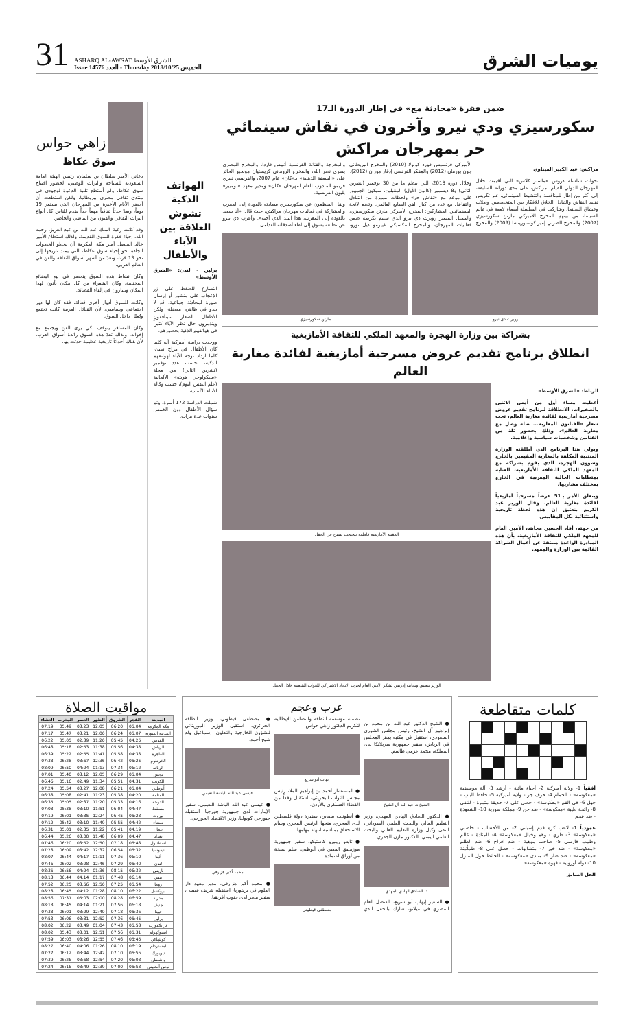31
ASHARQ AL-AWSAT الشرق الأوسط
Issue 14576 العدد - Thursday 2018/10/25 الخميس
يوميات الشرق
ضمن فقرة «محادثة مع» في إطار الدورة الـ17
سكورسيزي ودي نيرو وآخرون في نقاش سينمائي حر بمهرجان مراكش
مراكش: عبد الكبير الميناوي
تحولت سلسلة دروس «ماستر كلاس» التي أقيمت خلال المهرجان الدولي للفيلم بمراكش، على مدى دوراته السابقة، إلى أكثر من إطار للمنافسة والتنشيط السينمائي، عبر تكريس تقليد النقاش والتبادل الخلاق للأفكار بين المتخصصين وطلاب وعشاق السينما. وشاركت في السلسلة أسماء لامعة في عالم السينما، من بينهم المخرج الأميركي مارتن سكورسيزي (2007) والمخرج الصربي إمير كوستوريتشا (2009) والمخرج الأميركي فرنسيس فورد كوبولا (2010) والمخرج البريطاني جون بورمان (2012) والمفكر الفرنسي إدغار موران (2012).
وخلال دورة 2018، التي تنظم ما بين 30 نوفمبر (تشرين الثاني) و8 ديسمبر (كانون الأول) المقبلين، سيكون الجمهور على موعد مع «نقاش حر» ولحظات مميزة من التبادل والتفاعل مع عدد من كبار الفن السابع العالمي. وتضم لائحة السينمائيين المشاركين: المخرج الأميركي مارتن سكورسيزي، والممثل المتميز روبرت دي نيرو الذي سيتم تكريمه ضمن فعاليات المهرجان، والمخرج المكسيكي غييرمو ديل تورو، والمخرجة والفنانة الفرنسية أنييس فاردا، والمخرج المصري يسري نصر الله، والمخرج الروماني كريستيان مونجيو الحائز على «السعفة الذهبية» بـ«كان» عام 2007، والفرنسي تييري فريمو المندوب العام لمهرجان «كان» ومدير معهد «لوميير» بليون الفرنسية.
ونقل المنظمون عن سكورسيزي سعادته بالعودة إلى المغرب والمشاركة في فعاليات مهرجان مراكش، حيث قال: «أنا سعيد بالعودة إلى المغرب، هذا البلد الذي أحبه». وأعرب دي نيرو عن تطلعه بشوق إلى لقاء أصدقائه القدامى.
روبرت دي نيرو مارتن سكورسيزي
بشراكة بين وزارة الهجرة والمعهد الملكي للثقافة الأمازيغية
انطلاق برنامج تقديم عروض مسرحية أمازيغية لفائدة مغاربة العالم
الرباط: «الشرق الأوسط»
أعطيت مساء أول من أمس الاثنين بالصخيرات، الانطلاقة لبرنامج تقديم عروض مسرحية أمازيغية لفائدة مغاربة العالم، تحت شعار «الفنانون المغاربة... صلة وصل مع مغاربة العالم»، وذلك بحضور ثلة من الفنانين وشخصيات سياسية وإعلامية.
ويولي هذا البرنامج الذي أطلقته الوزارة المنتدبة المكلفة بالمغاربة المقيمين بالخارج وشؤون الهجرة، الذي يقوم بشراكة مع المعهد الملكي للثقافة الأمازيغية، العناية بمتطلبات الجالية المغربية في الخارج بمختلف مشاربها.
ويتعلق الأمر بـ51 عرضاً مسرحياً أمازيغياً لفائدة مغاربة العالم. وقال الوزير عبد الكريم بنعتيق إن هذه لحظة تاريخية واستثنائية بكل المقاييس.
من جهته، أفاد الحسين مجاهد، الأمين العام للمعهد الملكي للثقافة الأمازيغية، بأن هذه المبادرة الواعدة منبثقة عن أعمال الشراكة القائمة بين الوزارة والمعهد.
المغنية الأمازيغية فاطمة تيحيحت تصدح في الحفل
الوزير بنعتيق وبجانبه إدريس لشكر الأمين العام لحزب الاتحاد الاشتراكي للقوات الشعبية خلال الحفل
الهواتف الذكية تشوش العلاقة بين الآباء والأطفال
برلين - لندن: «الشرق الأوسط»
التسارع للضغط على زر الإعجاب على منشور أو إرسال صورة لمحادثة جماعية، قد لا يبدو في ظاهره معضلة، ولكن الأطفال الصغار سيتأففون ويتذمرون حال نظر الآباء كثيراً في هواتفهم الذكية بحضورهم.
ووجدت دراسة أميركية أنه كلما كان الأطفال في مزاج سيئ، كلما ازداد توجه الآباء لهواتفهم الذكية، بحسب عدد نوفمبر (تشرين الثاني) من مجلة «سيكولوجي هويته» الألمانية (علم النفس اليوم)، حسب وكالة الأنباء الألمانية.
شملت الدراسة 172 أسرة، وتم سؤال الأطفال دون الخمس سنوات عدة مرات.
زاهي حواس
سوق عكاظ
دعاني الأمير سلطان بن سلمان، رئيس الهيئة العامة السعودية للسياحة والتراث الوطني، لحضور افتتاح سوق عكاظ، ولم أستطع تلبية الدعوة لوجودي في منتدى ثقافي مصري ببريطانيا، ولكن استطعت أن أحضر الأيام الأخيرة من المهرجان الذي يستمر 19 يوماً، ويعدّ حدثاً ثقافياً مهماً جداً يقدم للناس كل أنواع التراث الثقافي والفنون بين الماضي والحاضر.
وقد كانت رغبة الملك عبد الله بن عبد العزيز، رحمه الله، إحياء فكرة السوق القديمة، ولذلك استطاع الأمير خالد الفيصل أمير مكة المكرمة أن يخطو الخطوات الجادة نحو إحياء سوق عكاظ، التي يمتد تاريخها إلى نحو 13 قرناً، وتعدّ من أشهر أسواق الثقافة والفن في العالم العربي.
وكان نشاط هذه السوق ينحصر في بيع البضائع المختلفة، وكان الشعراء من كل مكان يأتون لهذا المكان ويتبارون في إلقاء القصائد.
وكانت للسوق أدوار أخرى فعالة، فقد كان لها دور اجتماعي وسياسي، لأن القبائل العربية كانت تجتمع وتُمثّل داخل السوق.
وكان المسافر يتوقف لكي يرى الفن ويجتمع مع إخوانه، ولذلك تعدّ هذه السوق رائدة أسواق العرب، لأن هناك أحداثاً تاريخية عظيمة حدثت بها.
كلمات متقاطعة
أفقياً 1- ولاية أميركية 2- أحياء مائية - أرشد 3- آلة موسيقية «معكوسة» - الحمام 4- حرف جر - ولاية أميركية 5- حافظ الباب - جهل 6- في الفم «معكوسة» - حصل على 7- حديقة مثمرة - للنفي 8- رائحة طيبة «معكوسة» - ضد جن 9- مملكة سورية 10- الشعوذة - ضد عجم
عمودياً 1- لاعب كرة قدم إسباني 2- من الأخشاب - خاصتي «معكوسة» 3- طري - وهم وخيال «معكوسة» 4- للمنادة - عالم وطبيب فارسي 5- صاحب موهبة - ضد افراح 6- ضد الظلم «معكوسة» - ضد خير 7- متشابهات - حصل على 8- طمأنينة «معكوسة» - ضد ضار 9- منتدى «معكوسة» - الحائط حول المنزل 10- دولة أوروبية - قهوة «معكوسة»
الحل السابق
عرب وعجم
● الشيخ الدكتور عبد الله بن محمد بن إبراهيم آل الشيخ، رئيس مجلس الشورى السعودي، استقبل في مكتبه بمقر المجلس في الرياض، سفير جمهورية سريلانكا لدى المملكة، محمد عزمي طاسم.
الشيخ د. عبد الله آل الشيخ
● الدكتور الصادق الهادي المهدي، وزير التعليم العالي والبحث العلمي السوداني، التقى وكيل وزارة التعليم العالي والبحث العلمي اليمني، الدكتور مازن الجفري.
د. الصادق الهادي المهدي
● السفير إيهاب أبو سريع، القنصل العام المصري في ميلانو، شارك بالحفل الذي نظمته مؤسسة الثقافة والتضامن الإيطالية لتكريم الدكتور زاهي حواس.
إيهاب أبو سريع
● المستشار أحمد بن إبراهيم الملا، رئيس مجلس النواب البحريني، استقبل وفداً من القضاء العسكري بالأردن.
● أنطونيت سيدين، سفيرة دولة فلسطين لدى المجري، منحها الرئيس المجري وسام الاستحقاق بمناسبة انتهاء مهامها.
● تايغو ريبيرو كاستيكو، سفير جمهورية موزمبيق المعين في أبوظبي، سلم نسخة من أوراق اعتماده.
مصطفى قيطوني
● مصطفى قيطوني، وزير الطاقة الجزائري، استقبل الوزير الموريتاني للشؤون الخارجية والتعاون، إسماعيل ولد شيخ أحمد.
عيسى عبد الله الباشة النعيمي
● عيسى عبد الله الباشة النعيمي، سفير الإمارات لدى جمهورية جورجيا، استقبله جيورجي كوبوليا، وزير الاقتصاد الجورجي.
محمد أكبر هزارفي
● محمد أكبر هزارفي، مدير معهد دار العلوم في بريتوريا، استقبله شريف عيسى، سفير مصر لدى جنوب أفريقيا.
مواقيت الصلاة
| المدينة | الفجر | الشروق | الظهر | العصر | المغرب | العشاء |
| --- | --- | --- | --- | --- | --- | --- |
| مكة المكرمة | 05:04 | 06:20 | 12:05 | 03:23 | 05:49 | 07:19 |
| المدينة المنورة | 05:07 | 06:24 | 12:06 | 03:21 | 05:47 | 07:17 |
| القدس | 04:25 | 05:45 | 11:26 | 02:39 | 05:05 | 06:22 |
| الرياض | 04:38 | 05:56 | 11:38 | 02:53 | 05:18 | 06:48 |
| القاهرة | 04:33 | 05:58 | 11:41 | 02:55 | 05:22 | 06:39 |
| الخرطوم | 05:25 | 06:42 | 12:36 | 03:57 | 06:28 | 07:38 |
| الرباط | 06:12 | 07:34 | 01:13 | 04:24 | 06:50 | 08:09 |
| تونس | 05:04 | 06:29 | 12:05 | 03:12 | 05:40 | 07:01 |
| الكويت | 04:31 | 05:51 | 11:34 | 02:49 | 05:16 | 06:46 |
| أبوظبي | 05:04 | 06:21 | 12:08 | 03:27 | 05:54 | 07:24 |
| المنامة | 04:20 | 05:38 | 11:23 | 02:41 | 05:08 | 06:38 |
| الدوحة | 04:16 | 05:33 | 11:20 | 02:37 | 05:05 | 06:35 |
| مسقط | 04:47 | 06:04 | 11:51 | 03:10 | 05:38 | 07:08 |
| بيروت | 05:23 | 06:45 | 12:24 | 03:35 | 06:01 | 07:19 |
| صنعاء | 04:42 | 05:55 | 11:49 | 03:10 | 05:42 | 07:12 |
| عمان | 04:19 | 05:41 | 11:22 | 02:35 | 05:01 | 06:31 |
| بغداد | 04:47 | 06:09 | 11:48 | 03:00 | 05:26 | 06:44 |
| اسطنبول | 05:48 | 07:18 | 12:50 | 03:52 | 06:20 | 07:46 |
| نيقوسيا | 05:32 | 06:54 | 12:32 | 03:42 | 06:09 | 07:28 |
| أثينا | 06:10 | 07:36 | 01:11 | 04:17 | 06:44 | 08:07 |
| لندن | 05:40 | 07:29 | 12:46 | 03:28 | 06:02 | 07:46 |
| باريس | 06:32 | 08:15 | 01:36 | 04:24 | 06:56 | 08:35 |
| نيس | 06:14 | 07:48 | 01:17 | 04:14 | 06:44 | 08:13 |
| روما | 05:54 | 07:25 | 12:56 | 03:56 | 06:25 | 07:52 |
| بروكسل | 06:22 | 08:10 | 01:28 | 04:12 | 06:45 | 08:28 |
| مدريد | 06:59 | 08:28 | 02:00 | 05:03 | 07:31 | 08:56 |
| جنيف | 06:18 | 07:56 | 01:21 | 04:14 | 06:45 | 08:18 |
| فيينا | 05:36 | 07:18 | 12:40 | 03:29 | 06:01 | 07:38 |
| برلين | 05:45 | 07:36 | 12:52 | 03:31 | 06:06 | 07:53 |
| فرانكفورت | 05:58 | 07:43 | 01:04 | 03:49 | 06:22 | 08:02 |
| استوكهولم | 05:31 | 07:56 | 12:51 | 03:01 | 05:43 | 08:02 |
| كوبنهاغن | 05:45 | 07:46 | 12:55 | 03:26 | 06:03 | 07:59 |
| امستردام | 06:19 | 08:10 | 01:26 | 04:06 | 06:40 | 08:27 |
| نيويورك | 05:56 | 07:10 | 12:42 | 03:44 | 06:12 | 07:27 |
| واشنطن | 06:08 | 07:20 | 12:54 | 03:58 | 06:26 | 07:39 |
| لوس أنجليس | 05:53 | 07:00 | 12:39 | 03:49 | 06:16 | 07:24 |